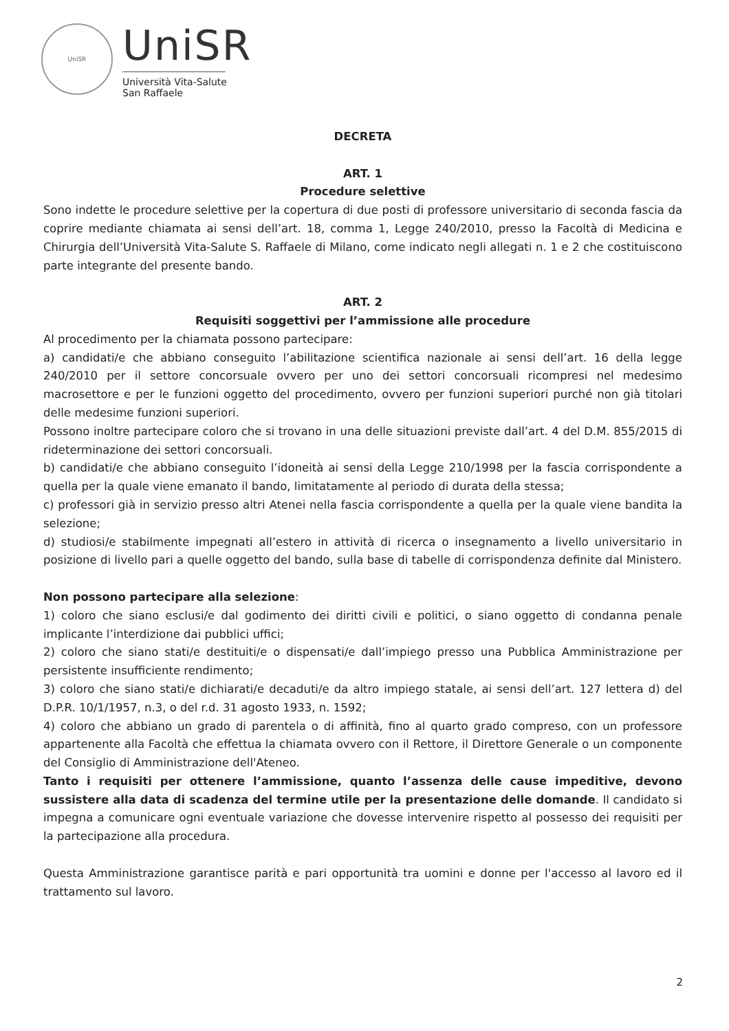UniSR
UniSR
Università Vita-Salute
San Raffaele
DECRETA
ART. 1
Procedure selettive
Sono indette le procedure selettive per la copertura di due posti di professore universitario di seconda fascia da coprire mediante chiamata ai sensi dell’art. 18, comma 1, Legge 240/2010, presso la Facoltà di Medicina e Chirurgia dell’Università Vita-Salute S. Raffaele di Milano, come indicato negli allegati n. 1 e 2 che costituiscono parte integrante del presente bando.
ART. 2
Requisiti soggettivi per l’ammissione alle procedure
Al procedimento per la chiamata possono partecipare:
a) candidati/e che abbiano conseguito l’abilitazione scientifica nazionale ai sensi dell’art. 16 della legge 240/2010 per il settore concorsuale ovvero per uno dei settori concorsuali ricompresi nel medesimo macrosettore e per le funzioni oggetto del procedimento, ovvero per funzioni superiori purché non già titolari delle medesime funzioni superiori.
Possono inoltre partecipare coloro che si trovano in una delle situazioni previste dall’art. 4 del D.M. 855/2015 di rideterminazione dei settori concorsuali.
b) candidati/e che abbiano conseguito l’idoneità ai sensi della Legge 210/1998 per la fascia corrispondente a quella per la quale viene emanato il bando, limitatamente al periodo di durata della stessa;
c) professori già in servizio presso altri Atenei nella fascia corrispondente a quella per la quale viene bandita la selezione;
d) studiosi/e stabilmente impegnati all’estero in attività di ricerca o insegnamento a livello universitario in posizione di livello pari a quelle oggetto del bando, sulla base di tabelle di corrispondenza definite dal Ministero.
Non possono partecipare alla selezione:
1) coloro che siano esclusi/e dal godimento dei diritti civili e politici, o siano oggetto di condanna penale implicante l’interdizione dai pubblici uffici;
2) coloro che siano stati/e destituiti/e o dispensati/e dall’impiego presso una Pubblica Amministrazione per persistente insufficiente rendimento;
3) coloro che siano stati/e dichiarati/e decaduti/e da altro impiego statale, ai sensi dell’art. 127 lettera d) del D.P.R. 10/1/1957, n.3, o del r.d. 31 agosto 1933, n. 1592;
4) coloro che abbiano un grado di parentela o di affinità, fino al quarto grado compreso, con un professore appartenente alla Facoltà che effettua la chiamata ovvero con il Rettore, il Direttore Generale o un componente del Consiglio di Amministrazione dell'Ateneo.
Tanto i requisiti per ottenere l’ammissione, quanto l’assenza delle cause impeditive, devono sussistere alla data di scadenza del termine utile per la presentazione delle domande. Il candidato si impegna a comunicare ogni eventuale variazione che dovesse intervenire rispetto al possesso dei requisiti per la partecipazione alla procedura.
Questa Amministrazione garantisce parità e pari opportunità tra uomini e donne per l'accesso al lavoro ed il trattamento sul lavoro.
2